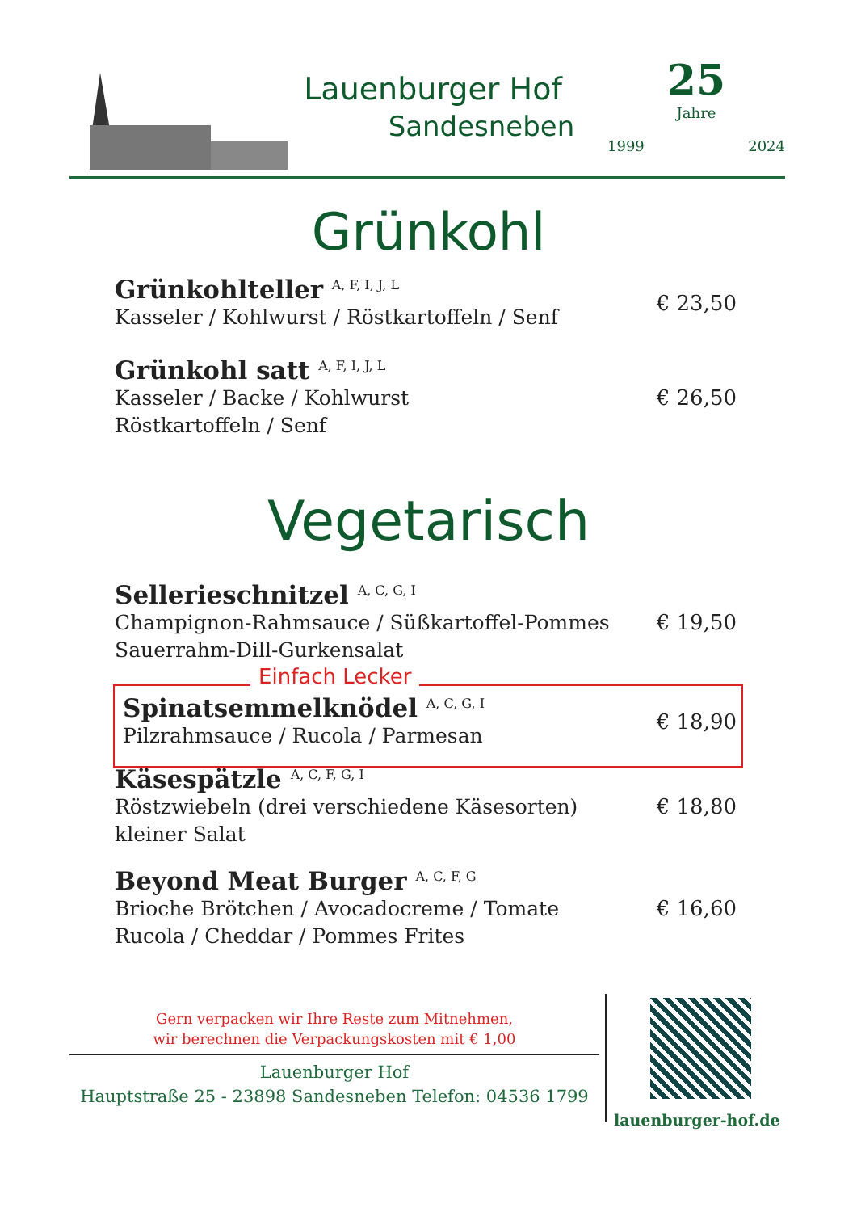Lauenburger Hof
Sandesneben
25
Jahre
1999 2024
Grünkohl
Grünkohlteller <sup>A, F, I, J, L</sup>
Kasseler / Kohlwurst / Röstkartoffeln / Senf
€ 23,50
Grünkohl satt <sup>A, F, I, J, L</sup>
Kasseler / Backe / Kohlwurst
Röstkartoffeln / Senf
€ 26,50
Vegetarisch
Sellerieschnitzel <sup>A, C, G, I</sup>
Champignon-Rahmsauce / Süßkartoffel-Pommes
Sauerrahm-Dill-Gurkensalat
€ 19,50
Einfach Lecker
Spinatsemmelknödel <sup>A, C, G, I</sup>
Pilzrahmsauce / Rucola / Parmesan
€ 18,90
Käsespätzle <sup>A, C, F, G, I</sup>
Röstzwiebeln (drei verschiedene Käsesorten)
kleiner Salat
€ 18,80
Beyond Meat Burger <sup>A, C, F, G</sup>
Brioche Brötchen / Avocadocreme / Tomate
Rucola / Cheddar / Pommes Frites
€ 16,60
Gern verpacken wir Ihre Reste zum Mitnehmen,
wir berechnen die Verpackungskosten mit € 1,00
Lauenburger Hof
Hauptstraße 25 - 23898 Sandesneben Telefon: 04536 1799
lauenburger-hof.de